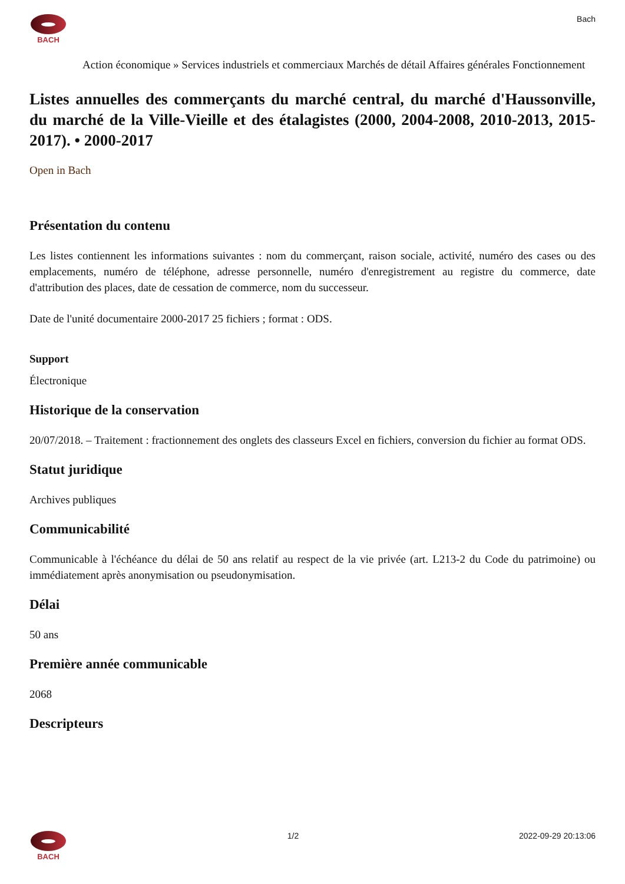BACH Bach
Action économique » Services industriels et commerciaux Marchés de détail Affaires générales Fonctionnement
Listes annuelles des commerçants du marché central, du marché d'Haussonville, du marché de la Ville-Vieille et des étalagistes (2000, 2004-2008, 2010-2013, 2015-2017). • 2000-2017
Open in Bach
Présentation du contenu
Les listes contiennent les informations suivantes : nom du commerçant, raison sociale, activité, numéro des cases ou des emplacements, numéro de téléphone, adresse personnelle, numéro d'enregistrement au registre du commerce, date d'attribution des places, date de cessation de commerce, nom du successeur.
Date de l'unité documentaire 2000-2017 25 fichiers ; format : ODS.
Support
Électronique
Historique de la conservation
20/07/2018. – Traitement : fractionnement des onglets des classeurs Excel en fichiers, conversion du fichier au format ODS.
Statut juridique
Archives publiques
Communicabilité
Communicable à l'échéance du délai de 50 ans relatif au respect de la vie privée (art. L213-2 du Code du patrimoine) ou immédiatement après anonymisation ou pseudonymisation.
Délai
50 ans
Première année communicable
2068
Descripteurs
BACH 1/2 2022-09-29 20:13:06